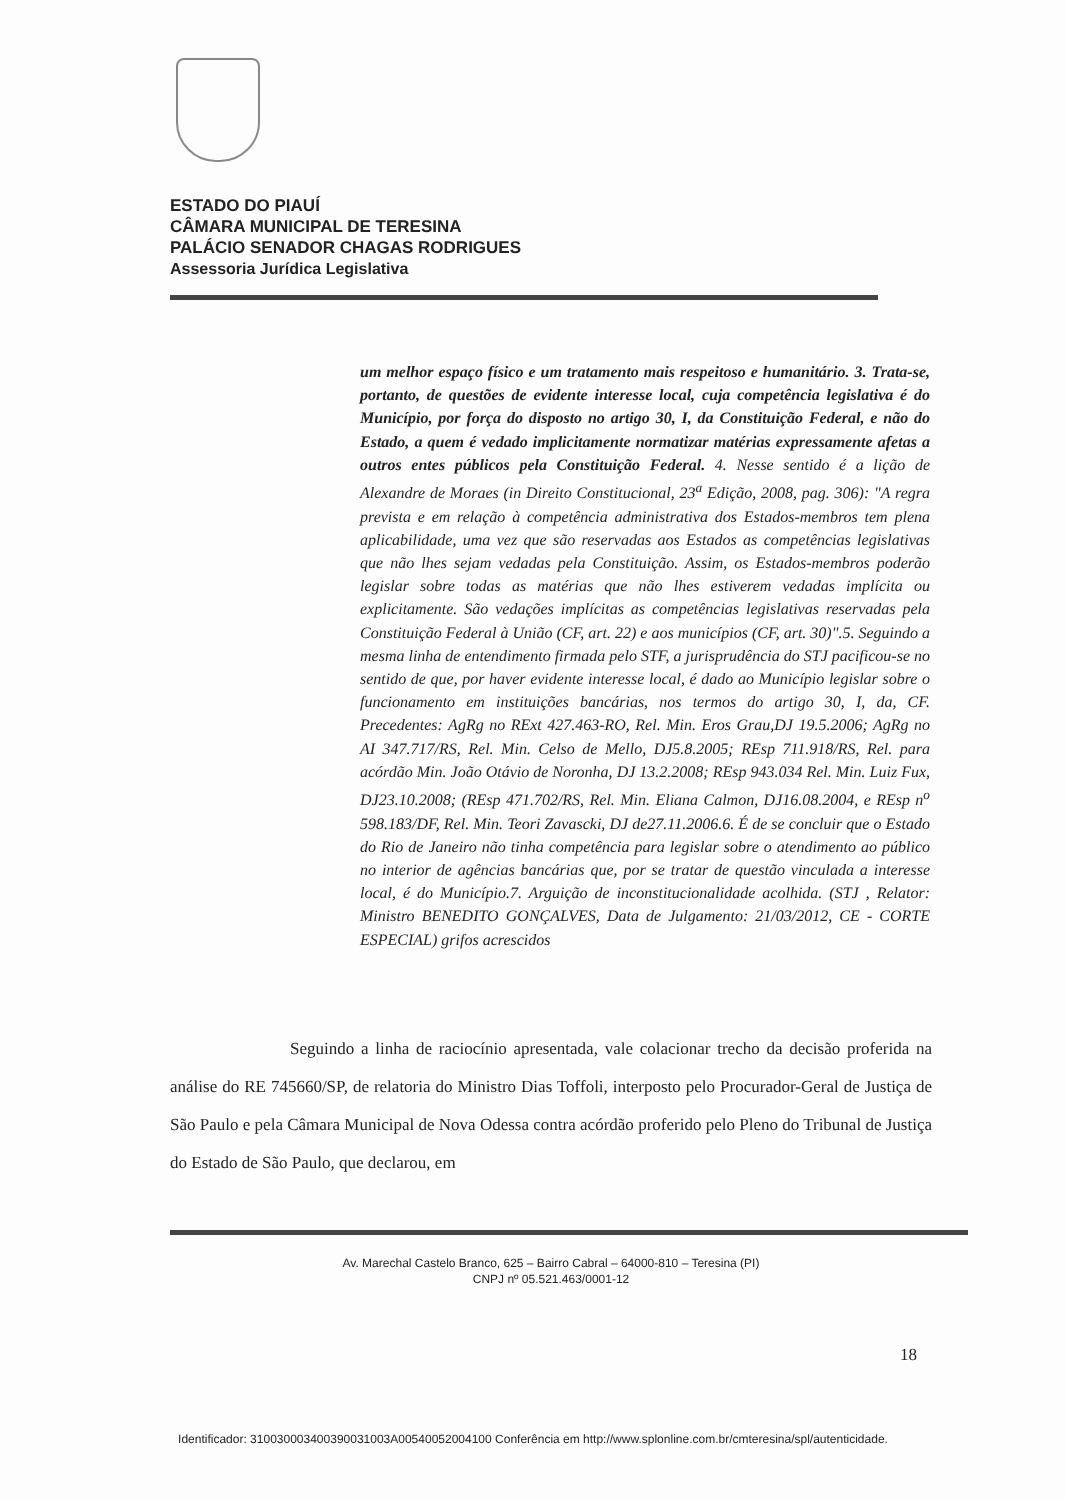ESTADO DO PIAUÍ
CÂMARA MUNICIPAL DE TERESINA
PALÁCIO SENADOR CHAGAS RODRIGUES
Assessoria Jurídica Legislativa
um melhor espaço físico e um tratamento mais respeitoso e humanitário. 3. Trata-se, portanto, de questões de evidente interesse local, cuja competência legislativa é do Município, por força do disposto no artigo 30, I, da Constituição Federal, e não do Estado, a quem é vedado implicitamente normatizar matérias expressamente afetas a outros entes públicos pela Constituição Federal. 4. Nesse sentido é a lição de Alexandre de Moraes (in Direito Constitucional, 23<sup>a</sup> Edição, 2008, pag. 306): "A regra prevista e em relação à competência administrativa dos Estados-membros tem plena aplicabilidade, uma vez que são reservadas aos Estados as competências legislativas que não lhes sejam vedadas pela Constituição. Assim, os Estados-membros poderão legislar sobre todas as matérias que não lhes estiverem vedadas implícita ou explicitamente. São vedações implícitas as competências legislativas reservadas pela Constituição Federal à União (CF, art. 22) e aos municípios (CF, art. 30)".5. Seguindo a mesma linha de entendimento firmada pelo STF, a jurisprudência do STJ pacificou-se no sentido de que, por haver evidente interesse local, é dado ao Município legislar sobre o funcionamento em instituições bancárias, nos termos do artigo 30, I, da, CF. Precedentes: AgRg no RExt 427.463-RO, Rel. Min. Eros Grau,DJ 19.5.2006; AgRg no AI 347.717/RS, Rel. Min. Celso de Mello, DJ5.8.2005; REsp 711.918/RS, Rel. para acórdão Min. João Otávio de Noronha, DJ 13.2.2008; REsp 943.034 Rel. Min. Luiz Fux, DJ23.10.2008; (REsp 471.702/RS, Rel. Min. Eliana Calmon, DJ16.08.2004, e REsp n<sup>o</sup> 598.183/DF, Rel. Min. Teori Zavascki, DJ de27.11.2006.6. É de se concluir que o Estado do Rio de Janeiro não tinha competência para legislar sobre o atendimento ao público no interior de agências bancárias que, por se tratar de questão vinculada a interesse local, é do Município.7. Arguição de inconstitucionalidade acolhida. (STJ , Relator: Ministro BENEDITO GONÇALVES, Data de Julgamento: 21/03/2012, CE - CORTE ESPECIAL) grifos acrescidos
Seguindo a linha de raciocínio apresentada, vale colacionar trecho da decisão proferida na análise do RE 745660/SP, de relatoria do Ministro Dias Toffoli, interposto pelo Procurador-Geral de Justiça de São Paulo e pela Câmara Municipal de Nova Odessa contra acórdão proferido pelo Pleno do Tribunal de Justiça do Estado de São Paulo, que declarou, em
Av. Marechal Castelo Branco, 625 – Bairro Cabral – 64000-810 – Teresina (PI)
CNPJ nº 05.521.463/0001-12
18
Identificador: 310030003400390031003A00540052004100 Conferência em http://www.splonline.com.br/cmteresina/spl/autenticidade.